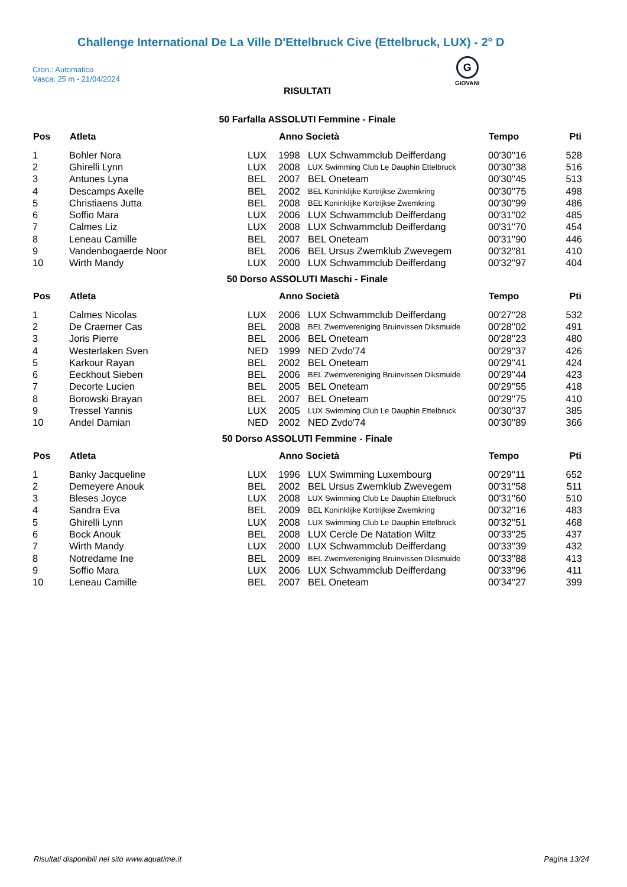Challenge International De La Ville D'Ettelbruck Cive (Ettelbruck, LUX) - 2° D
Cron.: Automatico
Vasca: 25 m - 21/04/2024
G
GIOVANI
RISULTATI
50 Farfalla ASSOLUTI Femmine - Finale
| Pos | Atleta | | Anno Società | | Tempo | Pti |
| --- | --- | --- | --- | --- | --- | --- |
| 1 | Bohler Nora | LUX | 1998 | LUX Schwammclub Deifferdang | 00'30''16 | 528 |
| 2 | Ghirelli Lynn | LUX | 2008 | LUX Swimming Club Le Dauphin Ettelbruck | 00'30''38 | 516 |
| 3 | Antunes Lyna | BEL | 2007 | BEL Oneteam | 00'30''45 | 513 |
| 4 | Descamps Axelle | BEL | 2002 | BEL Koninklijke Kortrijkse Zwemkring | 00'30''75 | 498 |
| 5 | Christiaens Jutta | BEL | 2008 | BEL Koninklijke Kortrijkse Zwemkring | 00'30''99 | 486 |
| 6 | Soffio Mara | LUX | 2006 | LUX Schwammclub Deifferdang | 00'31''02 | 485 |
| 7 | Calmes Liz | LUX | 2008 | LUX Schwammclub Deifferdang | 00'31''70 | 454 |
| 8 | Leneau Camille | BEL | 2007 | BEL Oneteam | 00'31''90 | 446 |
| 9 | Vandenbogaerde Noor | BEL | 2006 | BEL Ursus Zwemklub Zwevegem | 00'32''81 | 410 |
| 10 | Wirth Mandy | LUX | 2000 | LUX Schwammclub Deifferdang | 00'32''97 | 404 |
50 Dorso ASSOLUTI Maschi - Finale
| Pos | Atleta | | Anno Società | | Tempo | Pti |
| --- | --- | --- | --- | --- | --- | --- |
| 1 | Calmes Nicolas | LUX | 2006 | LUX Schwammclub Deifferdang | 00'27''28 | 532 |
| 2 | De Craemer Cas | BEL | 2008 | BEL Zwemvereniging Bruinvissen Diksmuide | 00'28''02 | 491 |
| 3 | Joris Pierre | BEL | 2006 | BEL Oneteam | 00'28''23 | 480 |
| 4 | Westerlaken Sven | NED | 1999 | NED Zvdo'74 | 00'29''37 | 426 |
| 5 | Karkour Rayan | BEL | 2002 | BEL Oneteam | 00'29''41 | 424 |
| 6 | Eeckhout Sieben | BEL | 2006 | BEL Zwemvereniging Bruinvissen Diksmuide | 00'29''44 | 423 |
| 7 | Decorte Lucien | BEL | 2005 | BEL Oneteam | 00'29''55 | 418 |
| 8 | Borowski Brayan | BEL | 2007 | BEL Oneteam | 00'29''75 | 410 |
| 9 | Tressel Yannis | LUX | 2005 | LUX Swimming Club Le Dauphin Ettelbruck | 00'30''37 | 385 |
| 10 | Andel Damian | NED | 2002 | NED Zvdo'74 | 00'30''89 | 366 |
50 Dorso ASSOLUTI Femmine - Finale
| Pos | Atleta | | Anno Società | | Tempo | Pti |
| --- | --- | --- | --- | --- | --- | --- |
| 1 | Banky Jacqueline | LUX | 1996 | LUX Swimming Luxembourg | 00'29''11 | 652 |
| 2 | Demeyere Anouk | BEL | 2002 | BEL Ursus Zwemklub Zwevegem | 00'31''58 | 511 |
| 3 | Bleses Joyce | LUX | 2008 | LUX Swimming Club Le Dauphin Ettelbruck | 00'31''60 | 510 |
| 4 | Sandra Eva | BEL | 2009 | BEL Koninklijke Kortrijkse Zwemkring | 00'32''16 | 483 |
| 5 | Ghirelli Lynn | LUX | 2008 | LUX Swimming Club Le Dauphin Ettelbruck | 00'32''51 | 468 |
| 6 | Bock Anouk | BEL | 2008 | LUX Cercle De Natation Wiltz | 00'33''25 | 437 |
| 7 | Wirth Mandy | LUX | 2000 | LUX Schwammclub Deifferdang | 00'33''39 | 432 |
| 8 | Notredame Ine | BEL | 2009 | BEL Zwemvereniging Bruinvissen Diksmuide | 00'33''88 | 413 |
| 9 | Soffio Mara | LUX | 2006 | LUX Schwammclub Deifferdang | 00'33''96 | 411 |
| 10 | Leneau Camille | BEL | 2007 | BEL Oneteam | 00'34''27 | 399 |
Risultati disponibili nel sito www.aquatime.it Pagina 13/24